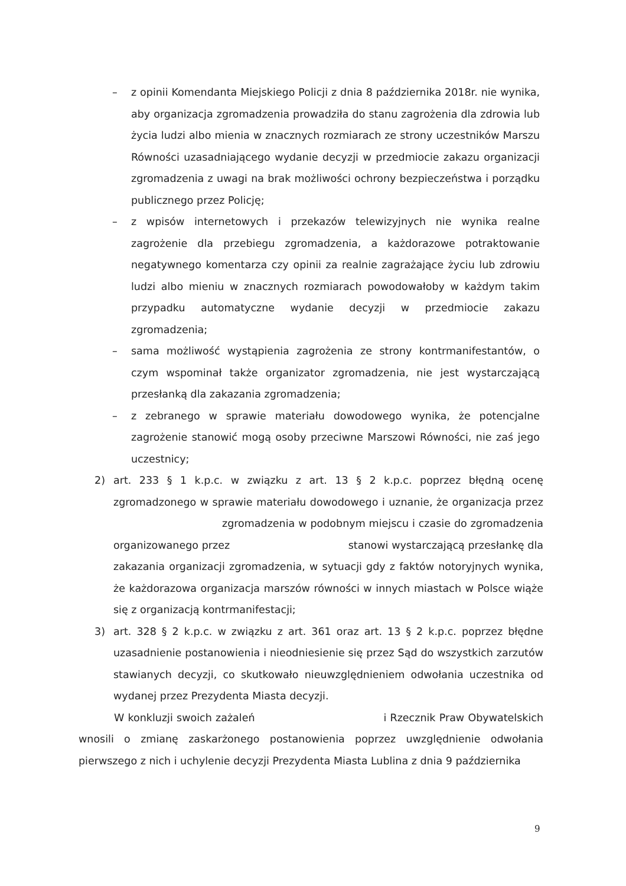– z opinii Komendanta Miejskiego Policji z dnia 8 października 2018r. nie wynika, aby organizacja zgromadzenia prowadziła do stanu zagrożenia dla zdrowia lub życia ludzi albo mienia w znacznych rozmiarach ze strony uczestników Marszu Równości uzasadniającego wydanie decyzji w przedmiocie zakazu organizacji zgromadzenia z uwagi na brak możliwości ochrony bezpieczeństwa i porządku publicznego przez Policję;
– z wpisów internetowych i przekazów telewizyjnych nie wynika realne zagrożenie dla przebiegu zgromadzenia, a każdorazowe potraktowanie negatywnego komentarza czy opinii za realnie zagrażające życiu lub zdrowiu ludzi albo mieniu w znacznych rozmiarach powodowałoby w każdym takim przypadku automatyczne wydanie decyzji w przedmiocie zakazu zgromadzenia;
– sama możliwość wystąpienia zagrożenia ze strony kontrmanifestantów, o czym wspominał także organizator zgromadzenia, nie jest wystarczającą przesłanką dla zakazania zgromadzenia;
– z zebranego w sprawie materiału dowodowego wynika, że potencjalne zagrożenie stanowić mogą osoby przeciwne Marszowi Równości, nie zaś jego uczestnicy;
2) art. 233 § 1 k.p.c. w związku z art. 13 § 2 k.p.c. poprzez błędną ocenę zgromadzonego w sprawie materiału dowodowego i uznanie, że organizacja przez zgromadzenia w podobnym miejscu i czasie do zgromadzenia organizowanego przez stanowi wystarczającą przesłankę dla zakazania organizacji zgromadzenia, w sytuacji gdy z faktów notoryjnych wynika, że każdorazowa organizacja marszów równości w innych miastach w Polsce wiąże się z organizacją kontrmanifestacji;
3) art. 328 § 2 k.p.c. w związku z art. 361 oraz art. 13 § 2 k.p.c. poprzez błędne uzasadnienie postanowienia i nieodniesienie się przez Sąd do wszystkich zarzutów stawianych decyzji, co skutkowało nieuwzględnieniem odwołania uczestnika od wydanej przez Prezydenta Miasta decyzji.
W konkluzji swoich zażaleń i Rzecznik Praw Obywatelskich wnosili o zmianę zaskarżonego postanowienia poprzez uwzględnienie odwołania pierwszego z nich i uchylenie decyzji Prezydenta Miasta Lublina z dnia 9 października
9